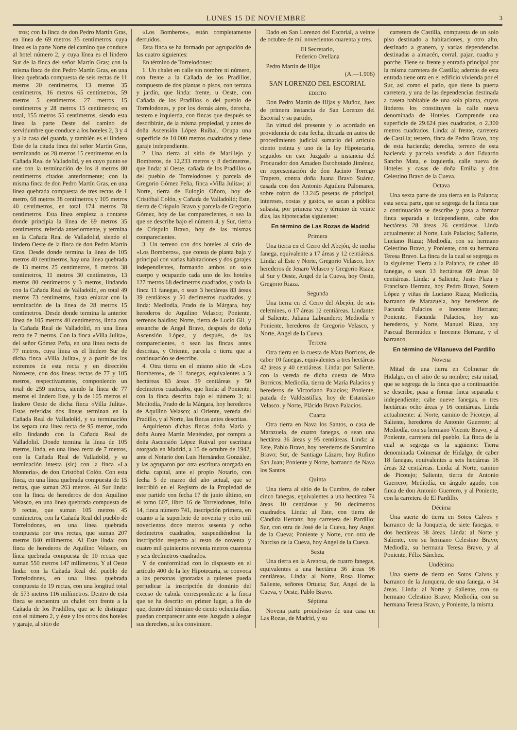LUNES 15 DE NOVIEMBRE 3
tros; con la linca de don Pedro Martín Gras, en línea de 69 metros 35 centímetros, cuya línea es la parte Norte del camino que conduce al hotel número 2, y cuya línea es el lindero Sur de la finca del señor Martín Gras; con la misma finca de don Pedro Martín Gras, en una línea quebrada compuesta de seis rectas de 11 metros 20 centímetros, 13 metros 35 centímetros, 16 metros 65 centímetros, 59 metros 5 centímetros, 27 metros 15 centímetros y 28 metros 15 centímetros; en total, 155 metros 55 centímetros, siendo esta línea la parte Oeste del camino de servidumbre que conduce a los hoteles 2, 3 y 4 y a la casa del guarda, y también es el lindero Este de la citada finca del señor Martín Gras, terminando los 28 metros 15 centímetros en la Cañada Real de Valladolid, y en cuyo punto se une con la terminación de los 8 metros 80 centímetros citados anteriormente; con la misma finca de don Pedro Martín Gras, en una línea quebrada compuesta de tres rectas de 1 metro, 68 metros 38 centímetros y 105 metros 40 centímetros, en total 174 metros 78 centímetros. Esta línea empieza a contarse donde principia la línea de 69 metros 35 centímetros, referida anteriormente, y termina en la Cañada Real de Valladolid, siendo el lindero Oeste de la finca de don Pedro Martín Gras. Desde donde termina la línea de 105 metros 40 centímetros, hay una línea quebrada de 13 metros 25 centímetros, 8 metros 38 centímetros, 11 metros 30 centímetros, 13 metros 80 centímetros y 3 metros, lindando con la Cañada Real de Valladolid, en total 49 metros 73 centímetros, hasta enlazar con la terminación de la línea de 28 metros 15 centímetros. Desde donde termina la anterior línea de 105 metros 40 centímetros, linda con la Cañada Real de Valladolid, en una línea recta de 7 metros. Con la finca «Villa Julita», del señor Gómez Peña, en una línea recta de 77 metros, cuya línea es el lindero Sur de dicha finca «Villa Julita», y a partir de los extremos de esta recta y en dirección Noroeste, con dos líneas rectas de 77 y 105 metros, respectivamente, componiendo un total de 259 metros, siendo la línea de 77 metros el lindero Este, y la de 105 metros el lindero Oeste de dicha finca «Villa Julita». Estas referidas dos líneas terminan en la Cañada Real de Valladolid, y su terminación las separa una línea recta de 95 metros, todo ello lindando con la Cañada Real de Valladolid. Donde termina la línea de 105 metros, linda, en una línea recta de 7 metros, con la Cañada Real de Valladolid, y su terminación intesta (sic) con la finca «La Montería», de don Cristóbal Colón. Con esta finca, en una línea quebrada compuesta de 15 rectas, que suman 263 metros. Al Sur linda: con la finca de herederos de don Aquilino Velasco, en una línea quebrada compuesta de 9 rectas, que suman 105 metros 45 centímetros, con la Cañada Real del pueblo de Torrelodones, en una línea quebrada compuesta por tres rectas, que suman 207 metros 840 milímetros. Al Este linda: con finca de herederos de Aquilino Velasco, en línea quebrada compuesta de 10 rectas que suman 550 metros 147 milímetros. Y al Oeste linda: con la Cañada Real del pueblo de Torrelodones, en una línea quebrada compuesta de 19 rectas, con una longitud total de 573 metros 116 milímetros. Dentro de esta finca se encuentra un chalet con frente a la Cañada de los Pradillos, que se le distingue con el número 2, y éste y los otros dos hoteles y garaje, al sitio de
«Los Bomberos», están completamente derruidos.
Esta finca se ha formado por agrupación de las cuatro siguientes:
En término de Torrelodones:
1. Un chalet en calle sin nombre ni número, con frente a la Cañada de los Pradillos, compuesto de dos plantas o pisos, con terraza y jardín, que linda: frente, u Oeste, con Cañada de los Pradillos o del pueblo de Torrelodones, y por los demás aires, derecha, testero e izquierda, con fincas que después se describirán, de la misma propiedad, y antes de doña Ascensión López Ruibal. Ocupa una superficie de 10.000 metros cuadrados y tiene garaje independiente.
2. Una tierra al sitio de Marillejo y Bomberos, de 12,233 metros y 8 decímetros, que linda: al Oeste, cañada de los Pradillos o del pueblo de Torrelodones y parcela de Gregorio Gómez Peña, finca «Villa Julita»; al Norte, tierra de Eulogio Oñoro, hoy de Cristóbal Colón, y Cañada de Valladolid; Este, tierra de Críspulo Bravo y parcela de Gregorio Gómez, hoy de las comparecientes, o sea la que se describe bajo el número 4, y Sur, tierra de Críspulo Bravo, hoy de las mismas comparecientes.
3. Un terreno con dos hoteles al sitio de «Los Bomberos», que consta de planta baja y principal con varias habitaciones y dos garajes independientes, formando ambos un solo cuerpo y ocupando cada uno de los hoteles 127 metros 68 decímetros cuadrados, y toda la finca 11 fanegas, o sean 3 hectáreas 83 áreas 39 centiáreas y 50 decímetros cuadrados, y linda: Mediodía, Prado de la Márgara, hoy herederos de Aquilino Velasco; Poniente, terrenos baldíos; Norte, tierra de Lucio Gil, y ensanche de Angel Bravo, después de doña Ascensión López, y después, de las comparecientes, o sean las fincas antes descritas, y Oriente, parcela o tierra que a continuación se describe.
4. Otra tierra en el mismo sitio de «Los Bomberos», de 11 fanegas, equivalentes a 3 hectáreas 83 áreas 39 centiáreas y 50 decímetros cuadrados, que linda: al Poniente, con la finca descrita bajo el número 3; al Mediodía, Prado de la Márgara, hoy herederos de Aquilino Velasco; al Oriente, vereda del Pradillo, y al Norte, las fincas antes descritas.
Arquirieron dichas fincas doña María y doña Aurea Martín Menéndez, por compra a doña Ascensión López Ruival por escritura otorgada en Madrid, a 15 de octubre de 1942, ante el Notario don Luis Hernández González, y las agruparon por otra escritura otorgada en dicha capital, ante el propio Notario, con fecha 5 de marzo del año actual, que se inscribió en el Registro de la Propiedad de este partido con fecha 17 de junio último, en el tomo 607, libro 16 de Torrelodones, folio 14, finca número 741, inscripción primera, en cuanto a la superficie de noventa y ocho mil novecientos doce metros sesenta y ocho decímetros cuadrados, suspendiéndose la inscripción respecto al resto de noventa y cuatro mil quinientos noventa metros cuarenta y seis decímetros cuadrados.
Y de conformidad con lo dispuesto en el artículo 400 de la ley Hipotecaria, se convoca a las personas ignoradas a quienes pueda perjudicar la inscripción de dominio del exceso de cabida correspondiente a la finca que se ha descrito en primer lugar, a fin de que, dentro del término de ciento ochenta días, puedan comparecer ante este Juzgado a alegar sus derechos, si les conviniere.
Dado en San Lorenzo del Escorial, a veinte de octubre de mil novecientos cuarenta y tres.
El Secretario,
Federico Orellana
Pedro Martín de Hijas
(A.—1.906)
SAN LORENZO DEL ESCORIAL
EDICTO
Don Pedro Martín de Hijas y Muñoz, Juez de primera instancia de San Lorenzo del Escorial y su partido,
En virtud del presente y lo acordado en providencia de esta fecha, dictada en autos de procedimiento judicial sumario del artículo ciento treinta y uno de la ley Hipotecaria, seguidos en este Juzgado a instancia del Procurador don Amadeo Escohotado Jiménez, en representación de don Jacinto Torrego Trapero, contra doña Juana Bravo Suárez, casada con don Antonio Aguilera Palomares, sobre cobro de 13.245 pesetas de principal, intereses, costas y gastos, se sacan a pública subasta, por primera vez y término de veinte días, las hipotecadas siguientes:
En término de Las Rozas de Madrid
Primera
Una tierra en el Cerro del Abejón, de media fanega, equivalente a 17 áreas y 12 centiáreas. Linda: al Este y Norte, Gregorio Velasco, hoy herederos de Jenaro Velasco y Gregorio Riaza; al Sur y Oeste, Angel de la Cueva, hoy Oeste, Gregorio Riaza.
Segunda
Una tierra en el Cerro del Abejón, de seis celemines, o 17 áreas 12 centiáreas. Lindante: al Saliente, Juliana Labrandero; Mediodía y Poniente, herederos de Gregorio Velasco, y Norte, Angel de la Cueva.
Tercera
Otra tierra en la cuesta de Mata Borricos, de caber 10 fanegas, equivalentes a tres hectáreas 42 áreas y 40 centiáreas. Linda: por Saliente, con la vereda de dicha cuesta de Mata Borricos; Mediodía, tierra de María Palacios y herederos de Victoriano Palacios; Poniente, parada de Valdeastillas, hoy de Estanislao Velasco, y Norte, Plácido Bravo Palacios.
Cuarta
Otra tierra en Nava los Santos, o casa de Marazuela, de cuatro fanegas, o sean una hectárea 36 áreas y 95 centiáreas. Linda: al Este, Pablo Bravo, hoy herederos de Saturnino Bravo; Sur, de Santiago Lázaro, hoy Rufino San Juan; Poniente y Norte, barranco de Nava los Santos.
Quinta
Una tierra al sitio de la Cumbre, de caber cinco fanegas, equivalentes a una hectárea 74 áreas 10 centiáreas y 90 decímetros cuadrados. Linda: al Este, con tierra de Cándida Herranz, hoy carretera del Pardillo; Sur, con otra de José de la Cueva, hoy Angel de la Cueva; Poniente y Norte, con otra de Narciso de la Cueva, hoy Angel de la Cueva.
Sexta
Una tierra en la Arenosa, de cuatro fanegas, equivalentes a una hectárea 36 áreas 96 centiáreas. Linda: al Norte, Rosa Horno; Saliente, señores Ortueta; Sur, Angel de la Cueva, y Oeste, Pablo Bravo.
Séptima
Novena parte proindiviso de una casa en Las Rozas, de Madrid, y su
carretera de Castilla, compuesta de un solo piso destinado a habitaciones, y otro alto, destinado a granero, y varias dependencias destinadas a almacén, corral, pajar, cuadra y porche. Tiene su frente y entrada principal por la misma carretera de Castilla; además de esta entrada tiene otra en el edificio vivienda por el Sur, así como el patio, que tiene la puerta carretera, y una de las dependencias destinada a caseta habitable de una sola planta, cuyos linderos los constituyen la calle nueva denominada de Hoteles. Comprende una superficie de 29.624 pies cuadrados, o 2.300 metros cuadrados. Linda: al frente, carretera de Castilla; testero, finca de Pedro Bravo, hoy de esta hacienda; derecha, terreno de esta hacienda y parcela vendida a don Eduardo Sancho Mata, e izquierda, calle nueva de Hoteles y casas de doña Emilia y don Celestino Bravo de la Cueva.
Octava
Una sexta parte de una tierra en la Palanca; esta sexta parte, que se segrega de la finca que a continuación se describe y pasa a formar finca separada e independiente, cabe dos hectáreas 28 áreas 26 centiáreas. Linda actualmente: al Norte, Luis Palacios; Saliente, Luciano Riaza; Mediodía, con su hermano Celestino Bravo, y Poniente, con su hermana Teresa Bravo. La finca de la cual se segrega es la siguiente: Tierra a la Palanca, de caber 40 fanegas, o sean 13 hectáreas 69 áreas 60 centiáreas. Linda: a Saliente, Justo Plaza y Francisco Herranz, hoy Pedro Bravo, Sotero López y viñas de Luciano Riaza; Mediodía, barranco de Marazuela, hoy herederos de Facunda Palacios e Inocente Herranz; Poniente, Facunda Palacios, hoy sus herederos, y Norte, Manuel Riaza, hoy Pascual Bermúdez e Inocente Herranz, y el barranco.
En término de Villanueva del Pardillo
Novena
Mitad de una tierra en Colmenar de Hidalgo, en el sitio de su nombre; esta mitad, que se segrega de la finca que a continuación se describe, pasa a formar finca separada e independiente; cabe nueve fanegas, o tres hectáreas ocho áreas y 16 centiáreas. Linda actualmente: al Norte, camino de Picotejo; al Saliente, herederos de Antonio Guerrero; al Mediodía, con su hermano Vicente Bravo, y al Poniente, carretera del pueblo. La finca de la cual se segrega es la siguiente: Tierra denominada Colmenar de Hidalgo, de caber 18 fanegas, equivalentes a seis hectáreas 16 áreas 32 centiáreas. Linda: al Norte, camino de Picotejo; Saliente, tierra de Antonio Guerrero; Mediodía, en ángulo agudo, con finca de don Antonio Guerrero, y al Poniente, con la carretera de El Pardillo.
Décima
Una suerte de tierra en Sotos Calvos y barranco de la Junquera, de siete fanegas, o dos hectáreas 38 áreas. Linda: al Norte y Saliente, con su hermano Celestino Bravo; Mediodía, su hermana Teresa Bravo, y al Poniente, Félix Sánchez.
Undécima
Una suerte de tierra en Sotos Calvos y barranco de la Junquera, de una fanega, o 34 áreas. Linda: al Norte y Saliente, con su hermano Celestino Bravo; Mediodía, con su hermana Teresa Bravo, y Poniente, la misma.